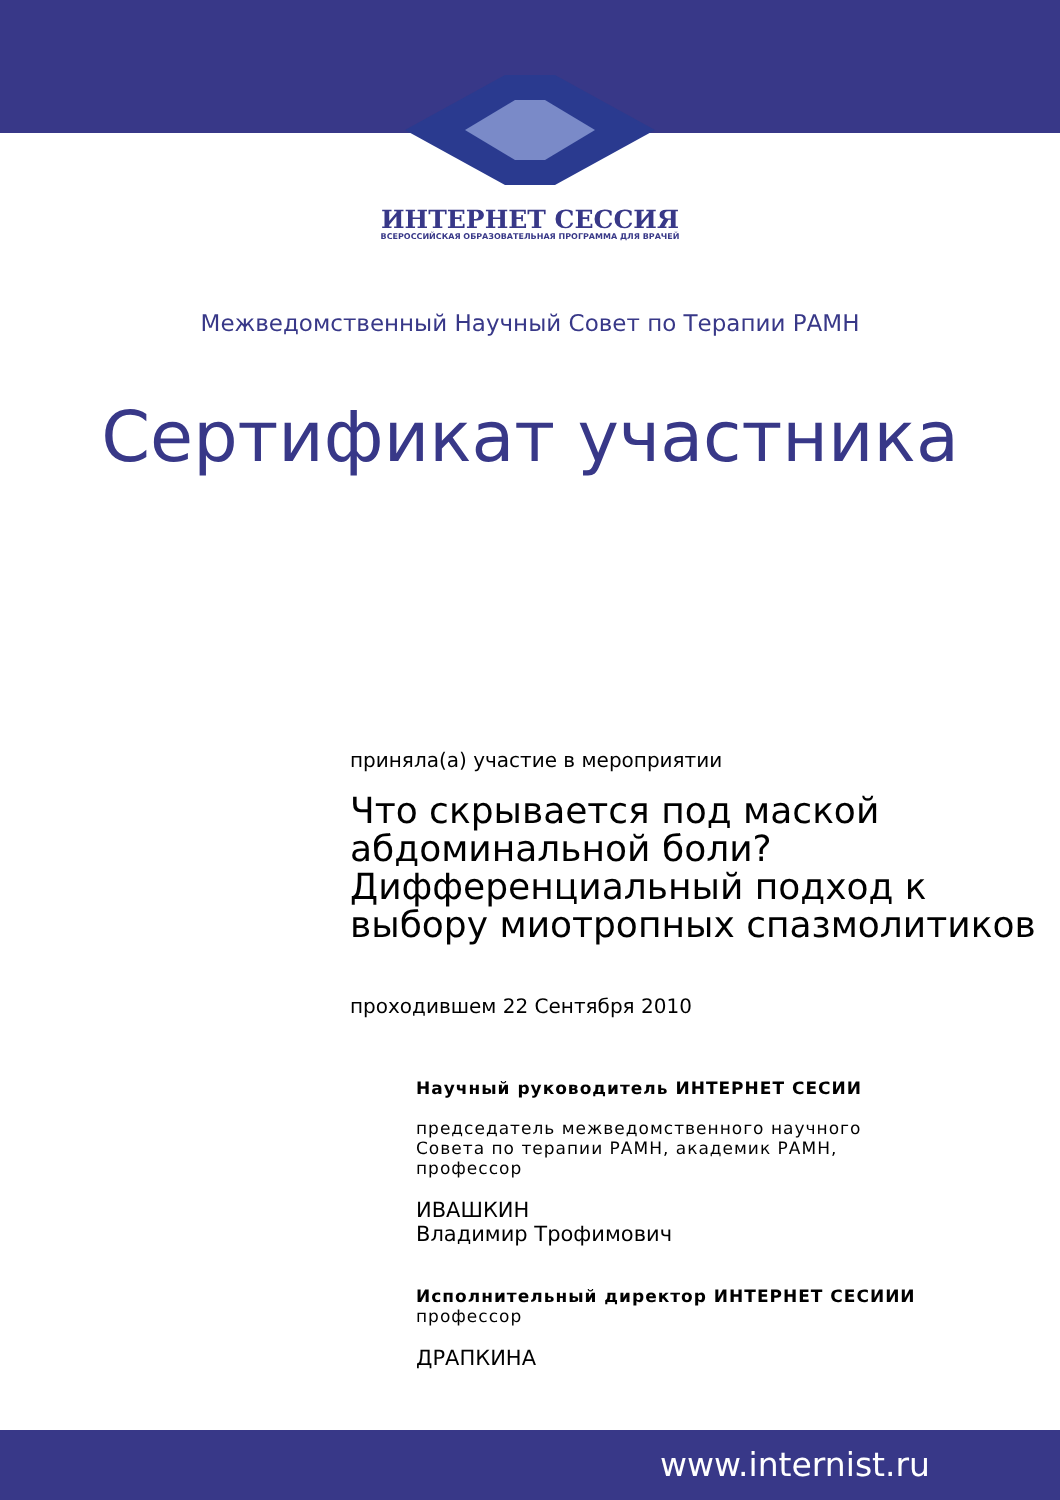ИНТЕРНЕТ СЕССИЯ
ВСЕРОССИЙСКАЯ ОБРАЗОВАТЕЛЬНАЯ ПРОГРАММА ДЛЯ ВРАЧЕЙ
Межведомственный Научный Совет по Терапии РАМН
Сертификат участника
приняла(а) участие в мероприятии
Что скрывается под маской
абдоминальной боли?
Дифференциальный подход к
выбору миотропных спазмолитиков
проходившем 22 Сентября 2010
Научный руководитель ИНТЕРНЕТ СЕСИИ
председатель межведомственного научного Совета по терапии РАМН, академик РАМН, профессор
ИВАШКИН
Владимир Трофимович
Исполнительный директор ИНТЕРНЕТ СЕСИИИ
профессор
ДРАПКИНА
www.internist.ru